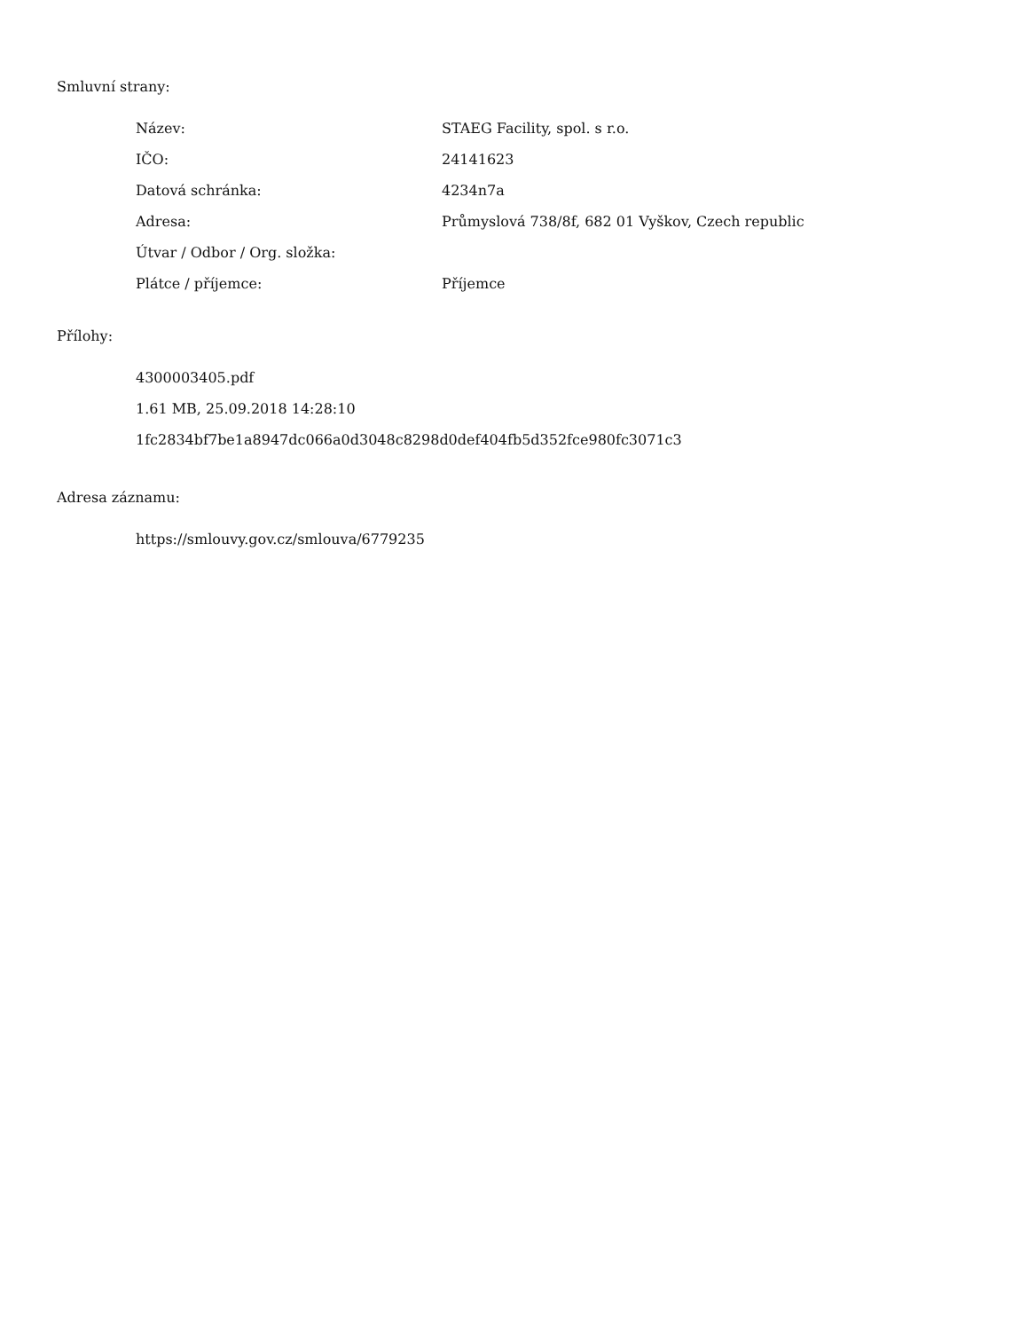Smluvní strany:
| Název: | STAEG Facility, spol. s r.o. |
| IČO: | 24141623 |
| Datová schránka: | 4234n7a |
| Adresa: | Průmyslová 738/8f, 682 01 Vyškov, Czech republic |
| Útvar / Odbor / Org. složka: | |
| Plátce / příjemce: | Příjemce |
Přílohy:
4300003405.pdf
1.61 MB, 25.09.2018 14:28:10
1fc2834bf7be1a8947dc066a0d3048c8298d0def404fb5d352fce980fc3071c3
Adresa záznamu:
https://smlouvy.gov.cz/smlouva/6779235